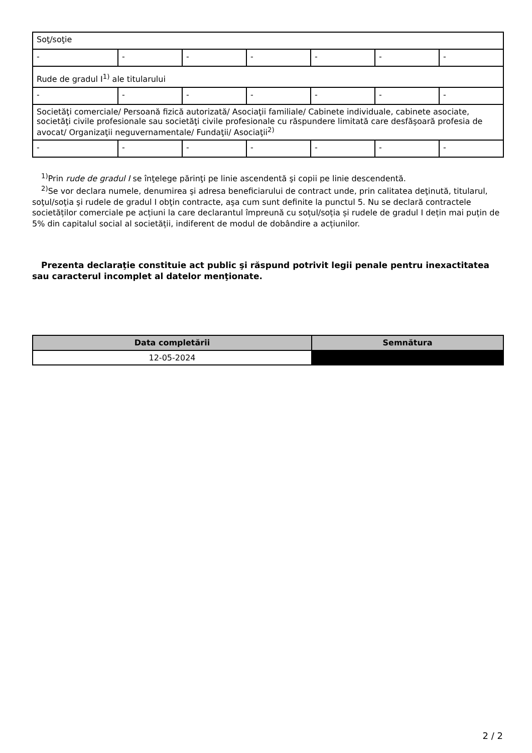| Soţ/soţie | | | | | | |
| - | - | - | - | - | - | - |
| Rude de gradul I<sup>1)</sup> ale titularului | | | | | | |
| - | - | - | - | - | - | - |
| Societăţi comerciale/ Persoană fizică autorizată/ Asociaţii familiale/ Cabinete individuale, cabinete asociate, societăţi civile profesionale sau societăţi civile profesionale cu răspundere limitată care desfăşoară profesia de avocat/ Organizaţii neguvernamentale/ Fundaţii/ Asociaţii<sup>2)</sup> | | | | | | |
| - | - | - | - | - | - | - |
<sup>1)</sup> Prin rude de gradul I se înţelege părinţi pe linie ascendentă şi copii pe linie descendentă.
<sup>2)</sup> Se vor declara numele, denumirea şi adresa beneficiarului de contract unde, prin calitatea deţinută, titularul, soţul/soţia şi rudele de gradul I obţin contracte, aşa cum sunt definite la punctul 5. Nu se declară contractele societăților comerciale pe acțiuni la care declarantul împreună cu soțul/soția și rudele de gradul I dețin mai puțin de 5% din capitalul social al societății, indiferent de modul de dobândire a acțiunilor.
Prezenta declaraţie constituie act public şi răspund potrivit legii penale pentru inexactitatea sau caracterul incomplet al datelor menţionate.
| Data completării | Semnătura |
| --- | --- |
| 12-05-2024 | |
2 / 2